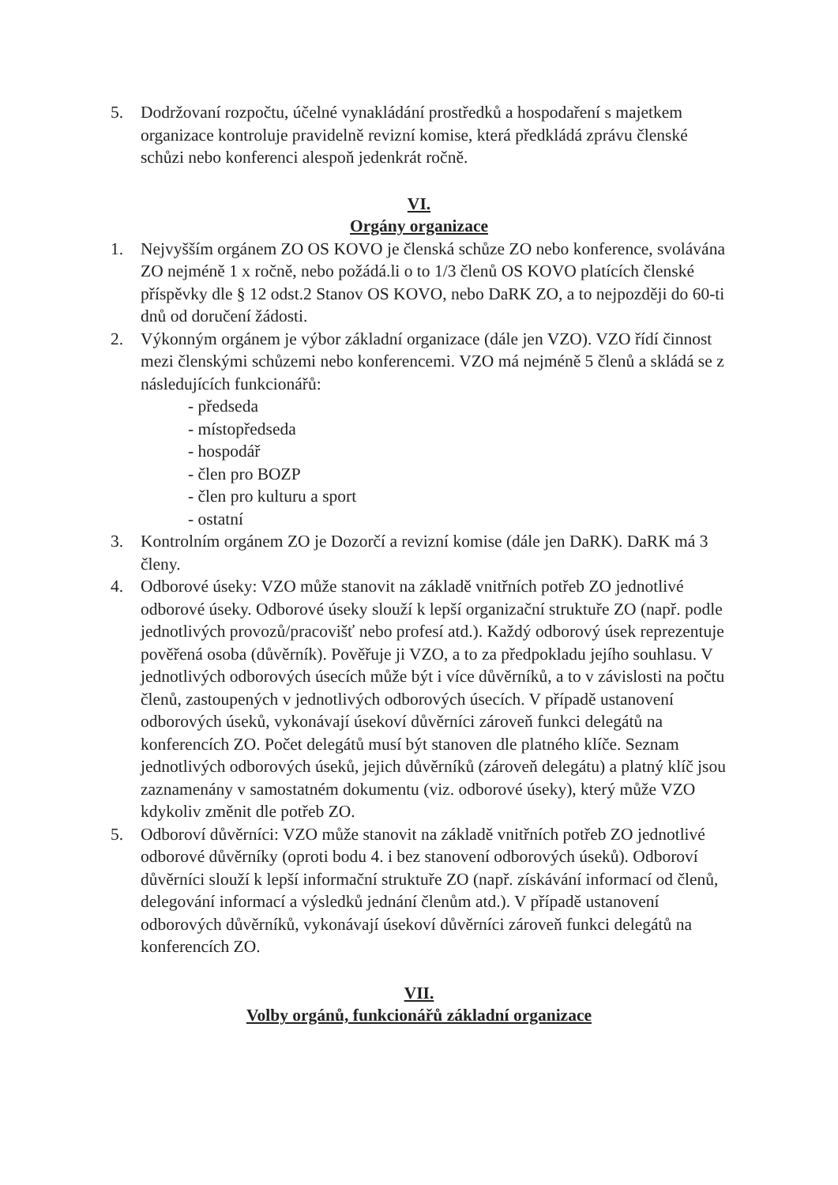5. Dodržovaní rozpočtu, účelné vynakládání prostředků a hospodaření s majetkem organizace kontroluje pravidelně revizní komise, která předkládá zprávu členské schůzi nebo konferenci alespoň jedenkrát ročně.
VI.
Orgány organizace
1. Nejvyšším orgánem ZO OS KOVO je členská schůze ZO nebo konference, svolávána ZO nejméně 1 x ročně, nebo požádá.li o to 1/3 členů OS KOVO platících členské příspěvky dle § 12 odst.2 Stanov OS KOVO, nebo DaRK ZO, a to nejpozději do 60-ti dnů od doručení žádosti.
2. Výkonným orgánem je výbor základní organizace (dále jen VZO). VZO řídí činnost mezi členskými schůzemi nebo konferencemi. VZO má nejméně 5 členů a skládá se z následujících funkcionářů:
- předseda
- místopředseda
- hospodář
- člen pro BOZP
- člen pro kulturu a sport
- ostatní
3. Kontrolním orgánem ZO je Dozorčí a revizní komise (dále jen DaRK). DaRK má 3 členy.
4. Odborové úseky: VZO může stanovit na základě vnitřních potřeb ZO jednotlivé odborové úseky. Odborové úseky slouží k lepší organizační struktuře ZO (např. podle jednotlivých provozů/pracovišť nebo profesí atd.). Každý odborový úsek reprezentuje pověřená osoba (důvěrník). Pověřuje ji VZO, a to za předpokladu jejího souhlasu. V jednotlivých odborových úsecích může být i více důvěrníků, a to v závislosti na počtu členů, zastoupených v jednotlivých odborových úsecích. V případě ustanovení odborových úseků, vykonávají úsekoví důvěrníci zároveň funkci delegátů na konferencích ZO. Počet delegátů musí být stanoven dle platného klíče. Seznam jednotlivých odborových úseků, jejich důvěrníků (zároveň delegátu) a platný klíč jsou zaznamenány v samostatném dokumentu (viz. odborové úseky), který může VZO kdykoliv změnit dle potřeb ZO.
5. Odboroví důvěrníci: VZO může stanovit na základě vnitřních potřeb ZO jednotlivé odborové důvěrníky (oproti bodu 4. i bez stanovení odborových úseků). Odboroví důvěrníci slouží k lepší informační struktuře ZO (např. získávání informací od členů, delegování informací a výsledků jednání členům atd.). V případě ustanovení odborových důvěrníků, vykonávají úsekoví důvěrníci zároveň funkci delegátů na konferencích ZO.
VII.
Volby orgánů, funkcionářů základní organizace